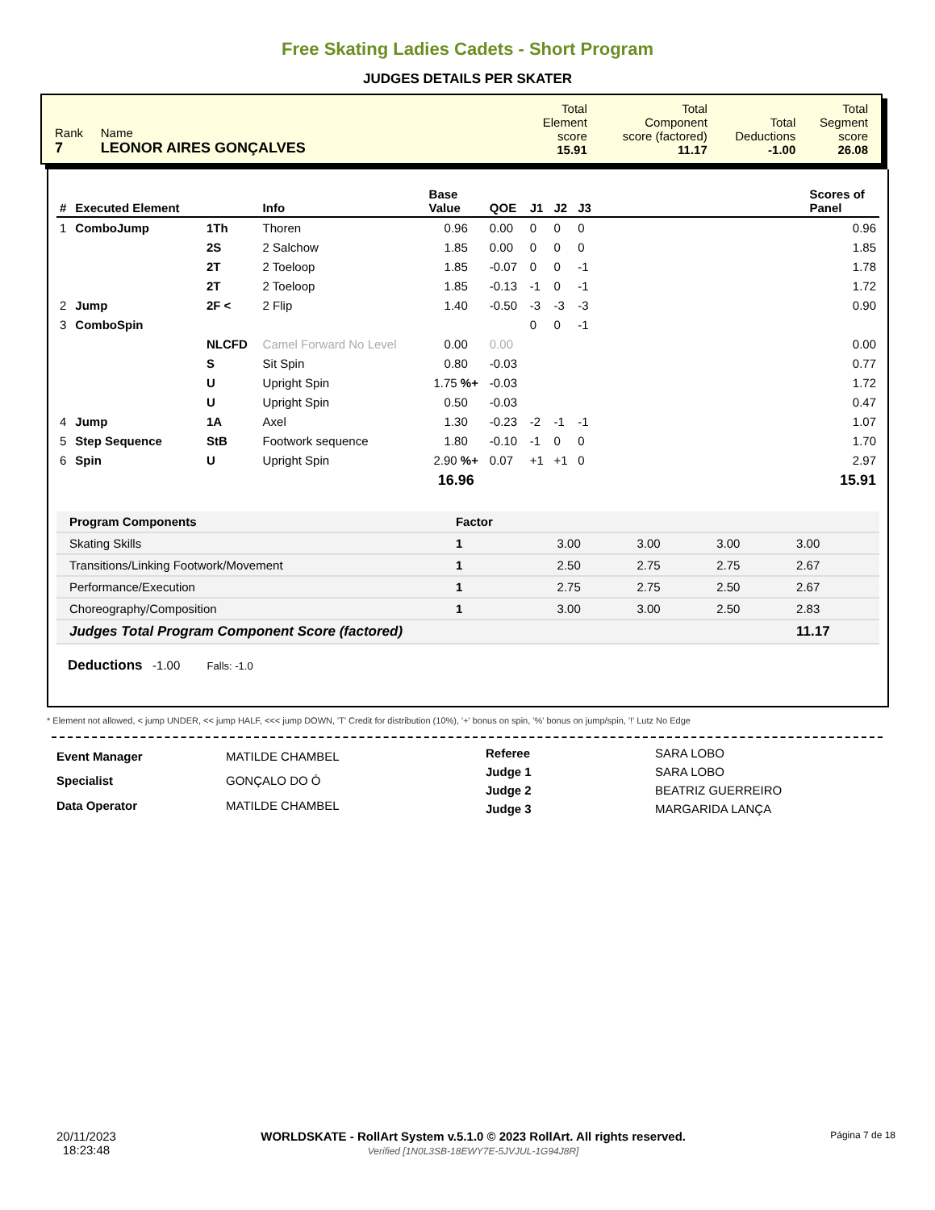Free Skating Ladies Cadets - Short Program
JUDGES DETAILS PER SKATER
| Rank 7 | Name LEONOR AIRES GONÇALVES | Total Element score 15.91 | Total Component score (factored) 11.17 | Total Deductions -1.00 | Total Segment score 26.08 |
| # | Executed Element | | Info | Base Value | QOE | J1 | J2 | J3 | | Scores of Panel |
| --- | --- | --- | --- | --- | --- | --- | --- | --- | --- | --- |
| 1 | ComboJump | 1Th | Thoren | 0.96 | 0.00 | 0 | 0 | 0 | | 0.96 |
| | | 2S | 2 Salchow | 1.85 | 0.00 | 0 | 0 | 0 | | 1.85 |
| | | 2T | 2 Toeloop | 1.85 | -0.07 | 0 | 0 | -1 | | 1.78 |
| | | 2T | 2 Toeloop | 1.85 | -0.13 | -1 | 0 | -1 | | 1.72 |
| 2 | Jump | 2F < | 2 Flip | 1.40 | -0.50 | -3 | -3 | -3 | | 0.90 |
| 3 | ComboSpin | | | | | 0 | 0 | -1 | | |
| | | NLCFD | Camel Forward No Level | 0.00 | 0.00 | | | | | 0.00 |
| | | S | Sit Spin | 0.80 | -0.03 | | | | | 0.77 |
| | | U | Upright Spin | 1.75 %+ | -0.03 | | | | | 1.72 |
| | | U | Upright Spin | 0.50 | -0.03 | | | | | 0.47 |
| 4 | Jump | 1A | Axel | 1.30 | -0.23 | -2 | -1 | -1 | | 1.07 |
| 5 | Step Sequence | StB | Footwork sequence | 1.80 | -0.10 | -1 | 0 | 0 | | 1.70 |
| 6 | Spin | U | Upright Spin | 2.90 %+ | 0.07 | +1 | +1 | 0 | | 2.97 |
| | | | | 16.96 | | | | | | 15.91 |
| Program Components | Factor | | | | |
| --- | --- | --- | --- | --- | --- |
| Skating Skills | 1 | 3.00 | 3.00 | 3.00 | 3.00 |
| Transitions/Linking Footwork/Movement | 1 | 2.50 | 2.75 | 2.75 | 2.67 |
| Performance/Execution | 1 | 2.75 | 2.75 | 2.50 | 2.67 |
| Choreography/Composition | 1 | 3.00 | 3.00 | 2.50 | 2.83 |
| Judges Total Program Component Score (factored) | | | | | 11.17 |
Deductions -1.00 Falls: -1.0
* Element not allowed, < jump UNDER, << jump HALF, <<< jump DOWN, 'T' Credit for distribution (10%), '+' bonus on spin, '%' bonus on jump/spin, '!' Lutz No Edge
| Event Manager | MATILDE CHAMBEL |
| Specialist | GONÇALO DO Ó |
| Data Operator | MATILDE CHAMBEL |
| Referee | SARA LOBO |
| Judge 1 | SARA LOBO |
| Judge 2 | BEATRIZ GUERREIRO |
| Judge 3 | MARGARIDA LANÇA |
20/11/2023
18:23:48
WORLDSKATE - RollArt System v.5.1.0 © 2023 RollArt. All rights reserved.
Verified [1N0L3SB-18EWY7E-5JVJUL-1G94J8R]
Página 7 de 18